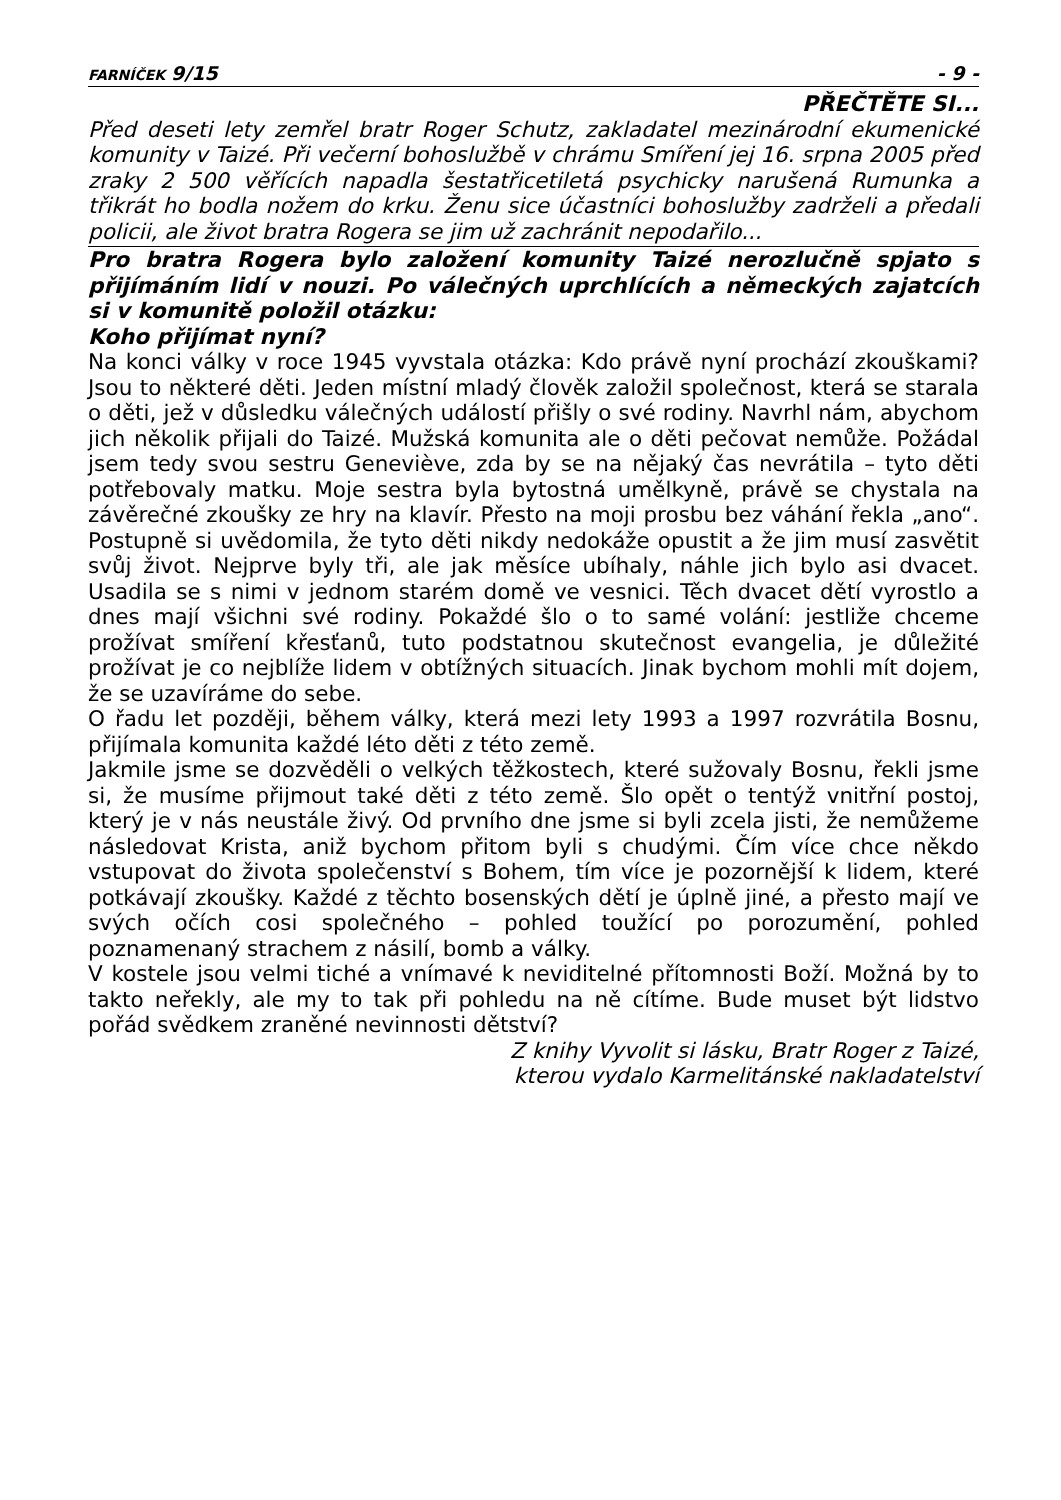FARNÍČEK 9/15 - 9 -
PŘEČTĚTE SI...
Před deseti lety zemřel bratr Roger Schutz, zakladatel mezinárodní ekumenické komunity v Taizé. Při večerní bohoslužbě v chrámu Smíření jej 16. srpna 2005 před zraky 2 500 věřících napadla šestatřicetiletá psychicky narušená Rumunka a třikrát ho bodla nožem do krku. Ženu sice účastníci bohoslužby zadrželi a předali policii, ale život bratra Rogera se jim už zachránit nepodařilo...
Pro bratra Rogera bylo založení komunity Taizé nerozlučně spjato s přijímáním lidí v nouzi. Po válečných uprchlících a německých zajatcích si v komunitě položil otázku:
Koho přijímat nyní?
Na konci války v roce 1945 vyvstala otázka: Kdo právě nyní prochází zkouškami? Jsou to některé děti. Jeden místní mladý člověk založil společnost, která se starala o děti, jež v důsledku válečných událostí přišly o své rodiny. Navrhl nám, abychom jich několik přijali do Taizé. Mužská komunita ale o děti pečovat nemůže. Požádal jsem tedy svou sestru Geneviève, zda by se na nějaký čas nevrátila – tyto děti potřebovaly matku. Moje sestra byla bytostná umělkyně, právě se chystala na závěrečné zkoušky ze hry na klavír. Přesto na moji prosbu bez váhání řekla „ano“. Postupně si uvědomila, že tyto děti nikdy nedokáže opustit a že jim musí zasvětit svůj život. Nejprve byly tři, ale jak měsíce ubíhaly, náhle jich bylo asi dvacet. Usadila se s nimi v jednom starém domě ve vesnici. Těch dvacet dětí vyrostlo a dnes mají všichni své rodiny. Pokaždé šlo o to samé volání: jestliže chceme prožívat smíření křesťanů, tuto podstatnou skutečnost evangelia, je důležité prožívat je co nejblíže lidem v obtížných situacích. Jinak bychom mohli mít dojem, že se uzavíráme do sebe.
O řadu let později, během války, která mezi lety 1993 a 1997 rozvrátila Bosnu, přijímala komunita každé léto děti z této země.
Jakmile jsme se dozvěděli o velkých těžkostech, které sužovaly Bosnu, řekli jsme si, že musíme přijmout také děti z této země. Šlo opět o tentýž vnitřní postoj, který je v nás neustále živý. Od prvního dne jsme si byli zcela jisti, že nemůžeme následovat Krista, aniž bychom přitom byli s chudými. Čím více chce někdo vstupovat do života společenství s Bohem, tím více je pozornější k lidem, které potkávají zkoušky. Každé z těchto bosenských dětí je úplně jiné, a přesto mají ve svých očích cosi společného – pohled toužící po porozumění, pohled poznamenaný strachem z násilí, bomb a války.
V kostele jsou velmi tiché a vnímavé k neviditelné přítomnosti Boží. Možná by to takto neřekly, ale my to tak při pohledu na ně cítíme. Bude muset být lidstvo pořád svědkem zraněné nevinnosti dětství?
Z knihy Vyvolit si lásku, Bratr Roger z Taizé,
kterou vydalo Karmelitánské nakladatelství